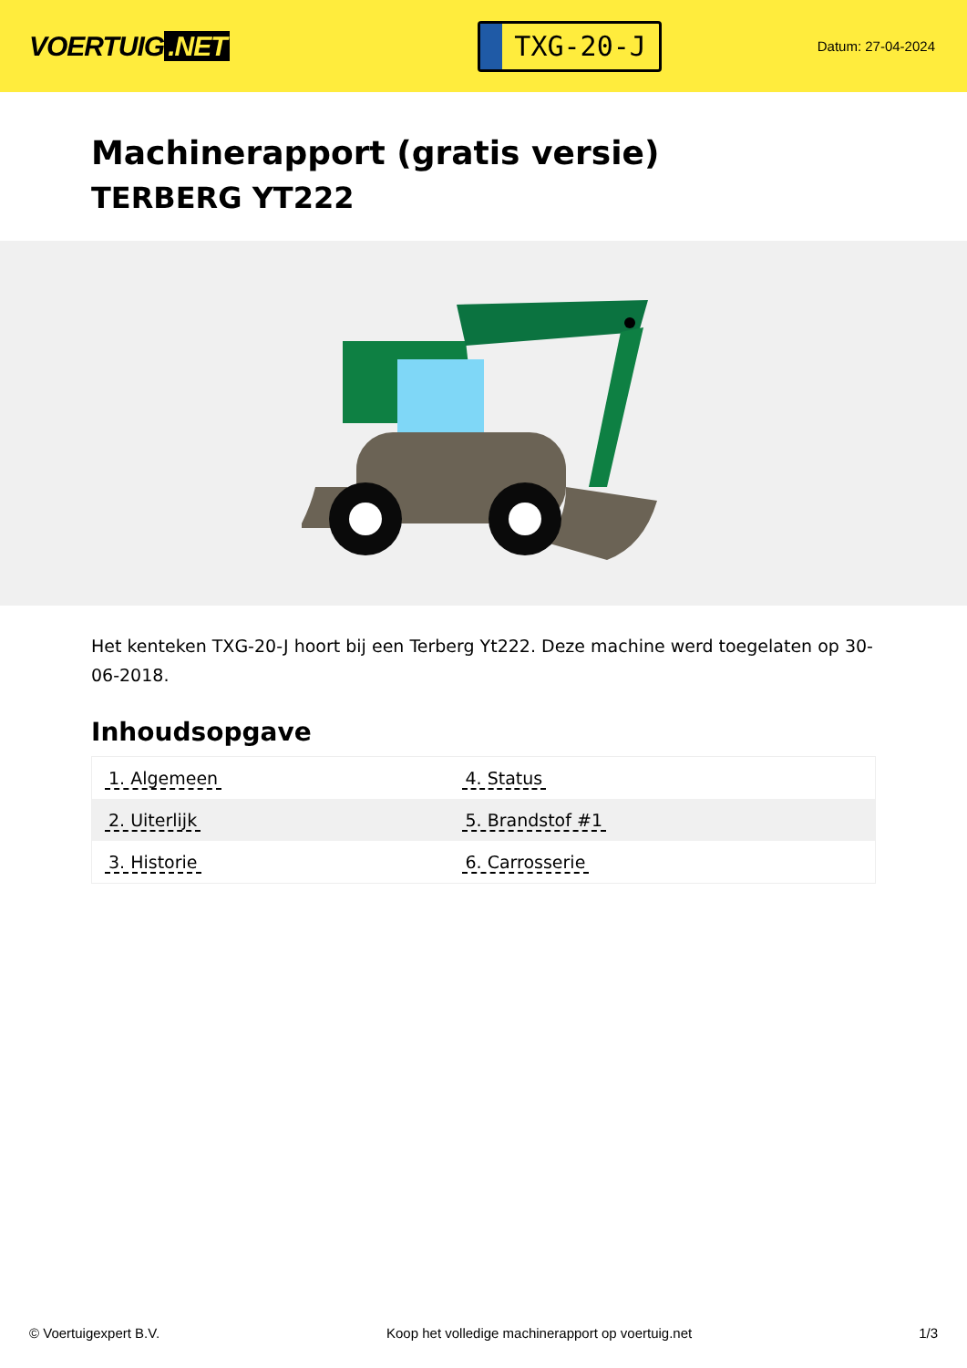VOERTUIG.NET
TXG-20-J
Datum: 27-04-2024
Machinerapport (gratis versie)
TERBERG YT222
Het kenteken TXG-20-J hoort bij een Terberg Yt222. Deze machine werd toegelaten op 30-06-2018.
Inhoudsopgave
| 1. Algemeen | 4. Status |
| 2. Uiterlijk | 5. Brandstof #1 |
| 3. Historie | 6. Carrosserie |
© Voertuigexpert B.V. Koop het volledige machinerapport op voertuig.net 1/3